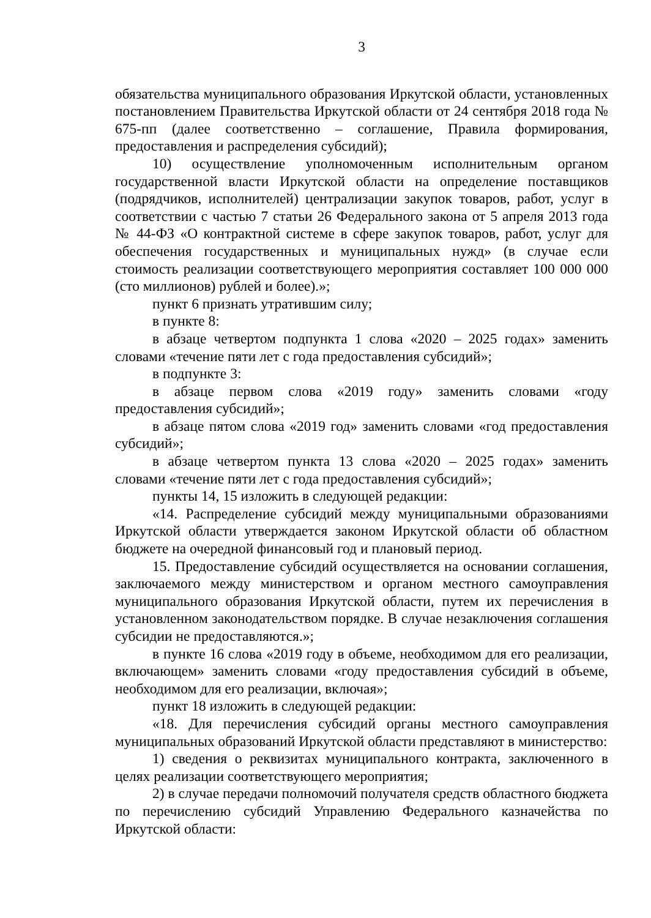3
обязательства муниципального образования Иркутской области, установленных постановлением Правительства Иркутской области от 24 сентября 2018 года № 675-пп (далее соответственно – соглашение, Правила формирования, предоставления и распределения субсидий);
10) осуществление уполномоченным исполнительным органом государственной власти Иркутской области на определение поставщиков (подрядчиков, исполнителей) централизации закупок товаров, работ, услуг в соответствии с частью 7 статьи 26 Федерального закона от 5 апреля 2013 года № 44-ФЗ «О контрактной системе в сфере закупок товаров, работ, услуг для обеспечения государственных и муниципальных нужд» (в случае если стоимость реализации соответствующего мероприятия составляет 100 000 000 (сто миллионов) рублей и более).»;
пункт 6 признать утратившим силу;
в пункте 8:
в абзаце четвертом подпункта 1 слова «2020 – 2025 годах» заменить словами «течение пяти лет с года предоставления субсидий»;
в подпункте 3:
в абзаце первом слова «2019 году» заменить словами «году предоставления субсидий»;
в абзаце пятом слова «2019 год» заменить словами «год предоставления субсидий»;
в абзаце четвертом пункта 13 слова «2020 – 2025 годах» заменить словами «течение пяти лет с года предоставления субсидий»;
пункты 14, 15 изложить в следующей редакции:
«14. Распределение субсидий между муниципальными образованиями Иркутской области утверждается законом Иркутской области об областном бюджете на очередной финансовый год и плановый период.
15. Предоставление субсидий осуществляется на основании соглашения, заключаемого между министерством и органом местного самоуправления муниципального образования Иркутской области, путем их перечисления в установленном законодательством порядке. В случае незаключения соглашения субсидии не предоставляются.»;
в пункте 16 слова «2019 году в объеме, необходимом для его реализации, включающем» заменить словами «году предоставления субсидий в объеме, необходимом для его реализации, включая»;
пункт 18 изложить в следующей редакции:
«18. Для перечисления субсидий органы местного самоуправления муниципальных образований Иркутской области представляют в министерство:
1) сведения о реквизитах муниципального контракта, заключенного в целях реализации соответствующего мероприятия;
2) в случае передачи полномочий получателя средств областного бюджета по перечислению субсидий Управлению Федерального казначейства по Иркутской области: